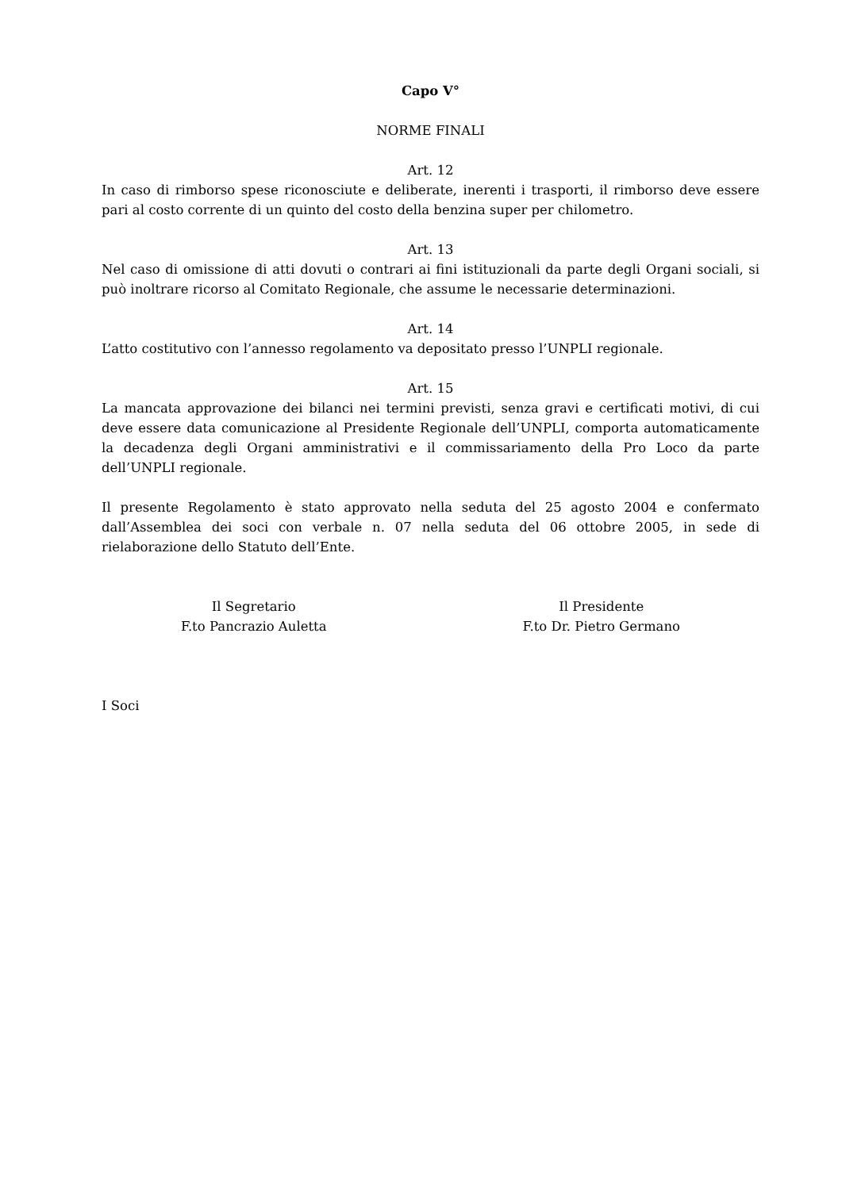Capo V°
NORME FINALI
Art. 12
In caso di rimborso spese riconosciute e deliberate, inerenti i trasporti, il rimborso deve essere pari al costo corrente di un quinto del costo della benzina super per chilometro.
Art. 13
Nel caso di omissione di atti dovuti o contrari ai fini istituzionali da parte degli Organi sociali, si può inoltrare ricorso al Comitato Regionale, che assume le necessarie determinazioni.
Art. 14
L’atto costitutivo con l’annesso regolamento va depositato presso l’UNPLI regionale.
Art. 15
La mancata approvazione dei bilanci nei termini previsti, senza gravi e certificati motivi, di cui deve essere data comunicazione al Presidente Regionale dell’UNPLI, comporta automaticamente la decadenza degli Organi amministrativi e il commissariamento della Pro Loco da parte dell’UNPLI regionale.
Il presente Regolamento è stato approvato nella seduta del 25 agosto 2004 e confermato dall’Assemblea dei soci con verbale n. 07 nella seduta del 06 ottobre 2005, in sede di rielaborazione dello Statuto dell’Ente.
Il Segretario
F.to Pancrazio Auletta
Il Presidente
F.to Dr. Pietro Germano
I Soci